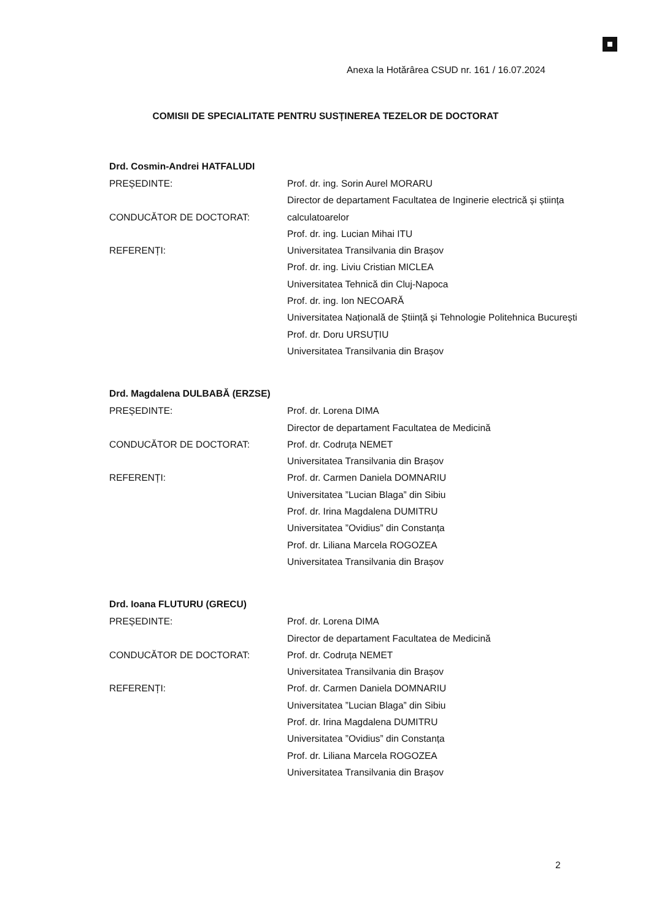Anexa la Hotărârea CSUD nr. 161 / 16.07.2024
COMISII DE SPECIALITATE PENTRU SUSȚINEREA TEZELOR DE DOCTORAT
Drd. Cosmin-Andrei HATFALUDI
| PREȘEDINTE: | Prof. dr. ing. Sorin Aurel MORARU |
| | Director de departament Facultatea de Inginerie electrică și știința |
| CONDUCĂTOR DE DOCTORAT: | calculatoarelor |
| | Prof. dr. ing. Lucian Mihai ITU |
| REFERENȚI: | Universitatea Transilvania din Brașov |
| | Prof. dr. ing. Liviu Cristian MICLEA |
| | Universitatea Tehnică din Cluj-Napoca |
| | Prof. dr. ing. Ion NECOARĂ |
| | Universitatea Națională de Știință și Tehnologie Politehnica București |
| | Prof. dr. Doru URSUȚIU |
| | Universitatea Transilvania din Brașov |
Drd. Magdalena DULBABĂ (ERZSE)
| PREȘEDINTE: | Prof. dr. Lorena DIMA |
| | Director de departament Facultatea de Medicină |
| CONDUCĂTOR DE DOCTORAT: | Prof. dr. Codruța NEMET |
| | Universitatea Transilvania din Brașov |
| REFERENȚI: | Prof. dr. Carmen Daniela DOMNARIU |
| | Universitatea ”Lucian Blaga” din Sibiu |
| | Prof. dr. Irina Magdalena DUMITRU |
| | Universitatea ”Ovidius” din Constanța |
| | Prof. dr. Liliana Marcela ROGOZEA |
| | Universitatea Transilvania din Brașov |
Drd. Ioana FLUTURU (GRECU)
| PREȘEDINTE: | Prof. dr. Lorena DIMA |
| | Director de departament Facultatea de Medicină |
| CONDUCĂTOR DE DOCTORAT: | Prof. dr. Codruța NEMET |
| | Universitatea Transilvania din Brașov |
| REFERENȚI: | Prof. dr. Carmen Daniela DOMNARIU |
| | Universitatea ”Lucian Blaga” din Sibiu |
| | Prof. dr. Irina Magdalena DUMITRU |
| | Universitatea ”Ovidius” din Constanța |
| | Prof. dr. Liliana Marcela ROGOZEA |
| | Universitatea Transilvania din Brașov |
2